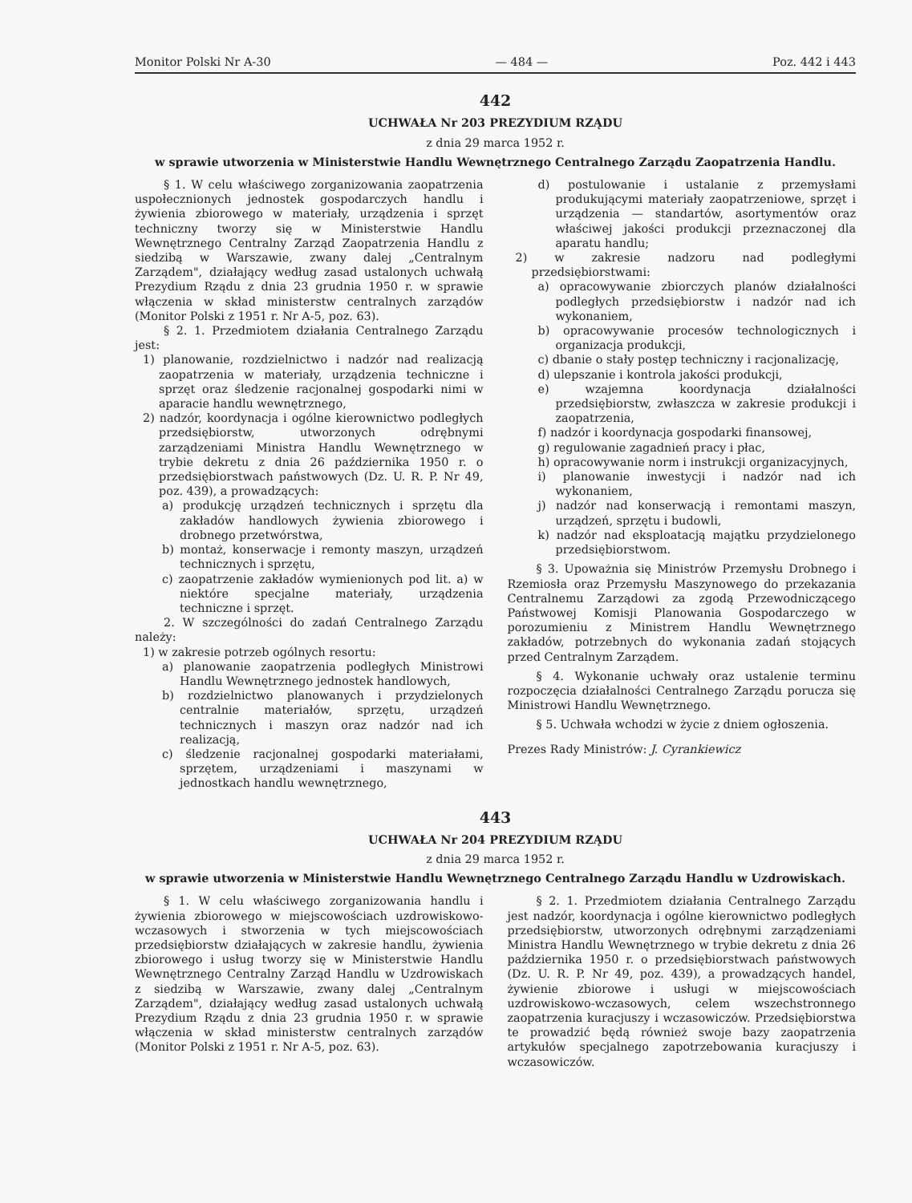Monitor Polski Nr A-30 — 484 — Poz. 442 i 443
442
UCHWAŁA Nr 203 PREZYDIUM RZĄDU
z dnia 29 marca 1952 r.
w sprawie utworzenia w Ministerstwie Handlu Wewnętrznego Centralnego Zarządu Zaopatrzenia Handlu.
§ 1. W celu właściwego zorganizowania zaopatrzenia uspołecznionych jednostek gospodarczych handlu i żywienia zbiorowego w materiały, urządzenia i sprzęt techniczny tworzy się w Ministerstwie Handlu Wewnętrznego Centralny Zarząd Zaopatrzenia Handlu z siedzibą w Warszawie, zwany dalej „Centralnym Zarządem", działający według zasad ustalonych uchwałą Prezydium Rządu z dnia 23 grudnia 1950 r. w sprawie włączenia w skład ministerstw centralnych zarządów (Monitor Polski z 1951 r. Nr A-5, poz. 63).
§ 2. 1. Przedmiotem działania Centralnego Zarządu jest:
1) planowanie, rozdzielnictwo i nadzór nad realizacją zaopatrzenia w materiały, urządzenia techniczne i sprzęt oraz śledzenie racjonalnej gospodarki nimi w aparacie handlu wewnętrznego,
2) nadzór, koordynacja i ogólne kierownictwo podległych przedsiębiorstw, utworzonych odrębnymi zarządzeniami Ministra Handlu Wewnętrznego w trybie dekretu z dnia 26 października 1950 r. o przedsiębiorstwach państwowych (Dz. U. R. P. Nr 49, poz. 439), a prowadzących:
a) produkcję urządzeń technicznych i sprzętu dla zakładów handlowych żywienia zbiorowego i drobnego przetwórstwa,
b) montaż, konserwacje i remonty maszyn, urządzeń technicznych i sprzętu,
c) zaopatrzenie zakładów wymienionych pod lit. a) w niektóre specjalne materiały, urządzenia techniczne i sprzęt.
2. W szczególności do zadań Centralnego Zarządu należy:
1) w zakresie potrzeb ogólnych resortu:
a) planowanie zaopatrzenia podległych Ministrowi Handlu Wewnętrznego jednostek handlowych,
b) rozdzielnictwo planowanych i przydzielonych centralnie materiałów, sprzętu, urządzeń technicznych i maszyn oraz nadzór nad ich realizacją,
c) śledzenie racjonalnej gospodarki materiałami, sprzętem, urządzeniami i maszynami w jednostkach handlu wewnętrznego,
d) postulowanie i ustalanie z przemysłami produkującymi materiały zaopatrzeniowe, sprzęt i urządzenia — standartów, asortymentów oraz właściwej jakości produkcji przeznaczonej dla aparatu handlu;
2) w zakresie nadzoru nad podległymi przedsiębiorstwami:
a) opracowywanie zbiorczych planów działalności podległych przedsiębiorstw i nadzór nad ich wykonaniem,
b) opracowywanie procesów technologicznych i organizacja produkcji,
c) dbanie o stały postęp techniczny i racjonalizację,
d) ulepszanie i kontrola jakości produkcji,
e) wzajemna koordynacja działalności przedsiębiorstw, zwłaszcza w zakresie produkcji i zaopatrzenia,
f) nadzór i koordynacja gospodarki finansowej,
g) regulowanie zagadnień pracy i płac,
h) opracowywanie norm i instrukcji organizacyjnych,
i) planowanie inwestycji i nadzór nad ich wykonaniem,
j) nadzór nad konserwacją i remontami maszyn, urządzeń, sprzętu i budowli,
k) nadzór nad eksploatacją majątku przydzielonego przedsiębiorstwom.
§ 3. Upoważnia się Ministrów Przemysłu Drobnego i Rzemiosła oraz Przemysłu Maszynowego do przekazania Centralnemu Zarządowi za zgodą Przewodniczącego Państwowej Komisji Planowania Gospodarczego w porozumieniu z Ministrem Handlu Wewnętrznego zakładów, potrzebnych do wykonania zadań stojących przed Centralnym Zarządem.
§ 4. Wykonanie uchwały oraz ustalenie terminu rozpoczęcia działalności Centralnego Zarządu porucza się Ministrowi Handlu Wewnętrznego.
§ 5. Uchwała wchodzi w życie z dniem ogłoszenia.
Prezes Rady Ministrów: J. Cyrankiewicz
443
UCHWAŁA Nr 204 PREZYDIUM RZĄDU
z dnia 29 marca 1952 r.
w sprawie utworzenia w Ministerstwie Handlu Wewnętrznego Centralnego Zarządu Handlu w Uzdrowiskach.
§ 1. W celu właściwego zorganizowania handlu i żywienia zbiorowego w miejscowościach uzdrowiskowo-wczasowych i stworzenia w tych miejscowościach przedsiębiorstw działających w zakresie handlu, żywienia zbiorowego i usług tworzy się w Ministerstwie Handlu Wewnętrznego Centralny Zarząd Handlu w Uzdrowiskach z siedzibą w Warszawie, zwany dalej „Centralnym Zarządem", działający według zasad ustalonych uchwałą Prezydium Rządu z dnia 23 grudnia 1950 r. w sprawie włączenia w skład ministerstw centralnych zarządów (Monitor Polski z 1951 r. Nr A-5, poz. 63).
§ 2. 1. Przedmiotem działania Centralnego Zarządu jest nadzór, koordynacja i ogólne kierownictwo podległych przedsiębiorstw, utworzonych odrębnymi zarządzeniami Ministra Handlu Wewnętrznego w trybie dekretu z dnia 26 października 1950 r. o przedsiębiorstwach państwowych (Dz. U. R. P. Nr 49, poz. 439), a prowadzących handel, żywienie zbiorowe i usługi w miejscowościach uzdrowiskowo-wczasowych, celem wszechstronnego zaopatrzenia kuracjuszy i wczasowiczów. Przedsiębiorstwa te prowadzić będą również swoje bazy zaopatrzenia artykułów specjalnego zapotrzebowania kuracjuszy i wczasowiczów.